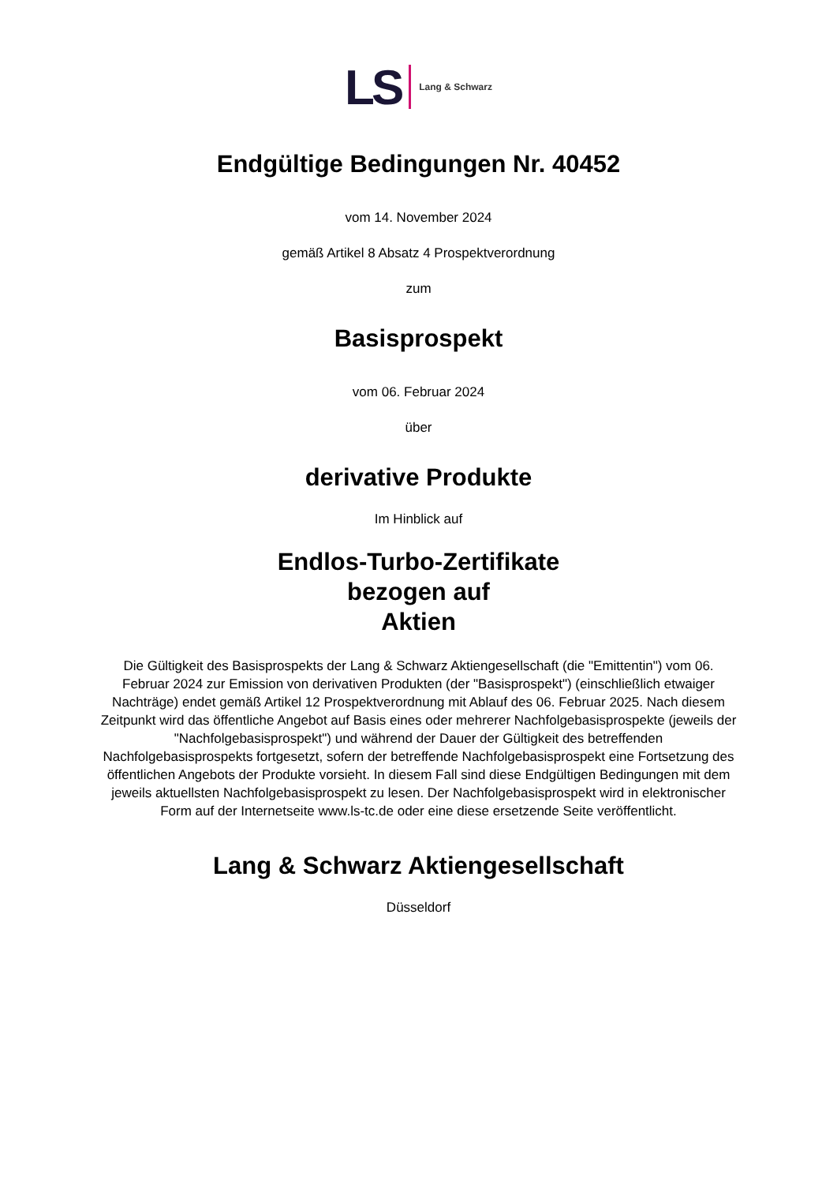LS Lang & Schwarz
Endgültige Bedingungen Nr. 40452
vom 14. November 2024
gemäß Artikel 8 Absatz 4 Prospektverordnung
zum
Basisprospekt
vom 06. Februar 2024
über
derivative Produkte
Im Hinblick auf
Endlos-Turbo-Zertifikate
bezogen auf
Aktien
Die Gültigkeit des Basisprospekts der Lang & Schwarz Aktiengesellschaft (die "Emittentin") vom 06. Februar 2024 zur Emission von derivativen Produkten (der "Basisprospekt") (einschließlich etwaiger Nachträge) endet gemäß Artikel 12 Prospektverordnung mit Ablauf des 06. Februar 2025. Nach diesem Zeitpunkt wird das öffentliche Angebot auf Basis eines oder mehrerer Nachfolgebasisprospekte (jeweils der "Nachfolgebasisprospekt") und während der Dauer der Gültigkeit des betreffenden Nachfolgebasisprospekts fortgesetzt, sofern der betreffende Nachfolgebasisprospekt eine Fortsetzung des öffentlichen Angebots der Produkte vorsieht. In diesem Fall sind diese Endgültigen Bedingungen mit dem jeweils aktuellsten Nachfolgebasisprospekt zu lesen. Der Nachfolgebasisprospekt wird in elektronischer Form auf der Internetseite www.ls-tc.de oder eine diese ersetzende Seite veröffentlicht.
Lang & Schwarz Aktiengesellschaft
Düsseldorf